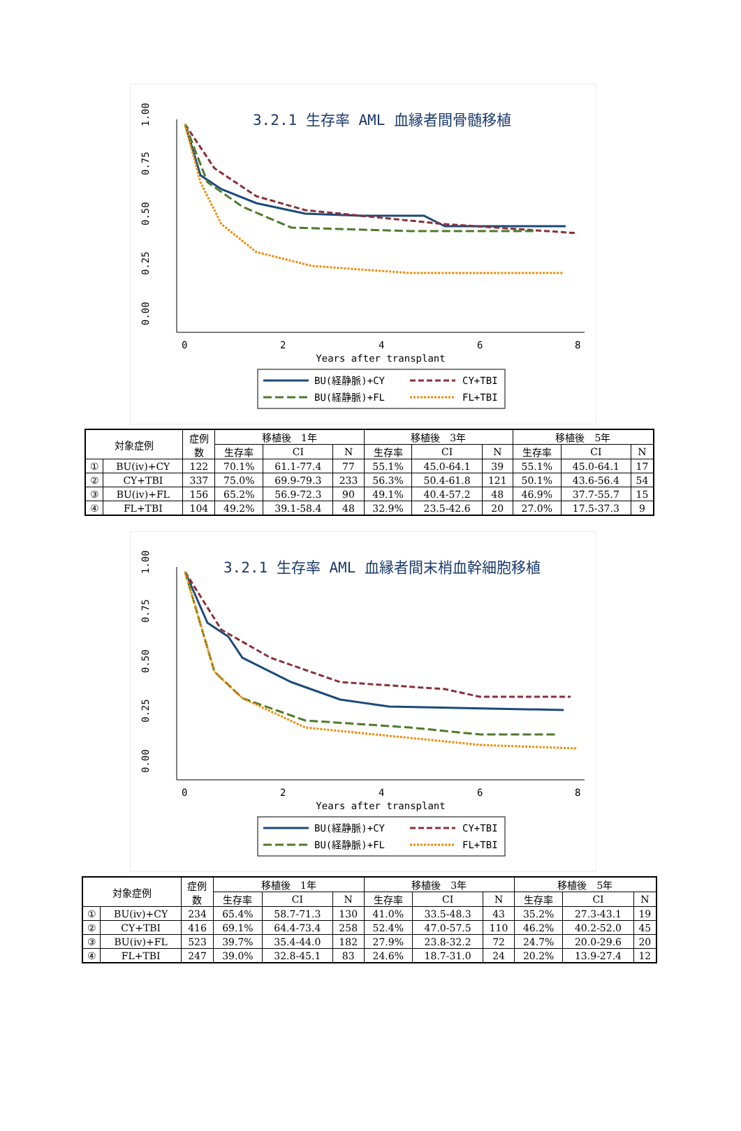3.2.1 生存率 AML 血縁者間骨髄移植
1.00
0.75
0.50
0.25
0.00
0
2
4
6
8
Years after transplant
BU(経静脈)+CY
CY+TBI
BU(経静脈)+FL
FL+TBI
| 対象症例 | | 症例 数 | 移植後 1年 | | | 移植後 3年 | | | 移植後 5年 | | |
| --- | --- | --- | --- | --- | --- | --- | --- | --- | --- | --- | --- |
| | | | 生存率 | CI | N | 生存率 | CI | N | 生存率 | CI | N |
| ① | BU(iv)+CY | 122 | 70.1% | 61.1-77.4 | 77 | 55.1% | 45.0-64.1 | 39 | 55.1% | 45.0-64.1 | 17 |
| ② | CY+TBI | 337 | 75.0% | 69.9-79.3 | 233 | 56.3% | 50.4-61.8 | 121 | 50.1% | 43.6-56.4 | 54 |
| ③ | BU(iv)+FL | 156 | 65.2% | 56.9-72.3 | 90 | 49.1% | 40.4-57.2 | 48 | 46.9% | 37.7-55.7 | 15 |
| ④ | FL+TBI | 104 | 49.2% | 39.1-58.4 | 48 | 32.9% | 23.5-42.6 | 20 | 27.0% | 17.5-37.3 | 9 |
3.2.1 生存率 AML 血縁者間末梢血幹細胞移植
1.00
0.75
0.50
0.25
0.00
0
2
4
6
8
Years after transplant
BU(経静脈)+CY
CY+TBI
BU(経静脈)+FL
FL+TBI
| 対象症例 | | 症例 数 | 移植後 1年 | | | 移植後 3年 | | | 移植後 5年 | | |
| --- | --- | --- | --- | --- | --- | --- | --- | --- | --- | --- | --- |
| | | | 生存率 | CI | N | 生存率 | CI | N | 生存率 | CI | N |
| ① | BU(iv)+CY | 234 | 65.4% | 58.7-71.3 | 130 | 41.0% | 33.5-48.3 | 43 | 35.2% | 27.3-43.1 | 19 |
| ② | CY+TBI | 416 | 69.1% | 64.4-73.4 | 258 | 52.4% | 47.0-57.5 | 110 | 46.2% | 40.2-52.0 | 45 |
| ③ | BU(iv)+FL | 523 | 39.7% | 35.4-44.0 | 182 | 27.9% | 23.8-32.2 | 72 | 24.7% | 20.0-29.6 | 20 |
| ④ | FL+TBI | 247 | 39.0% | 32.8-45.1 | 83 | 24.6% | 18.7-31.0 | 24 | 20.2% | 13.9-27.4 | 12 |